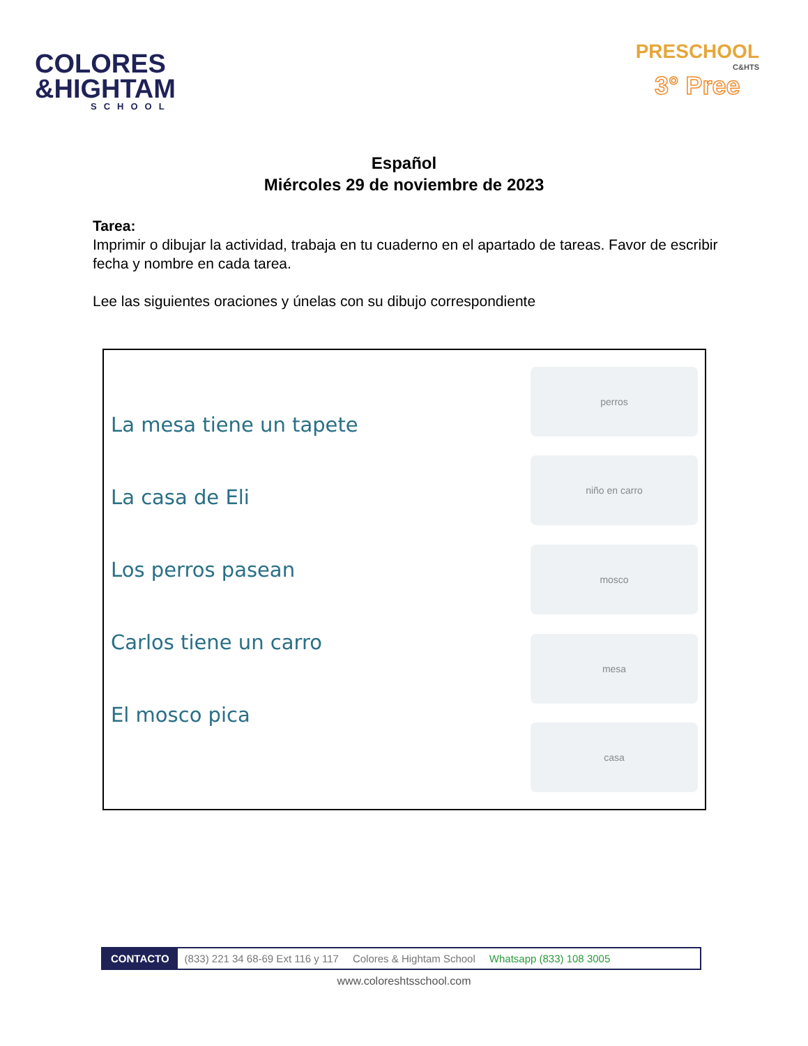COLORES
&HIGHTAM
SCHOOL
PRESCHOOL
C&HTS
3° Pree
Español
Miércoles 29 de noviembre de 2023
Tarea:
Imprimir o dibujar la actividad, trabaja en tu cuaderno en el apartado de tareas. Favor de escribir fecha y nombre en cada tarea.
Lee las siguientes oraciones y únelas con su dibujo correspondiente
La mesa tiene un tapete
La casa de Eli
Los perros pasean
Carlos tiene un carro
El mosco pica
perros
niño en carro
mosco
mesa
casa
CONTACTO (833) 221 34 68-69 Ext 116 y 117 Colores & Hightam School Whatsapp (833) 108 3005
www.coloreshtsschool.com